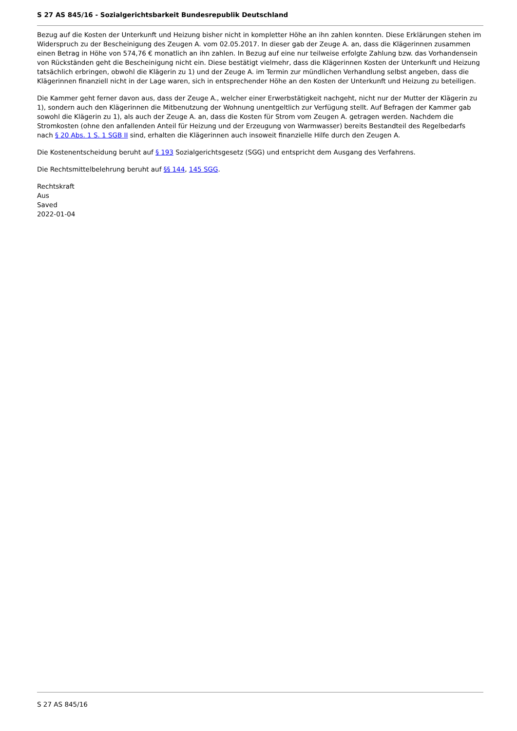S 27 AS 845/16 - Sozialgerichtsbarkeit Bundesrepublik Deutschland
Bezug auf die Kosten der Unterkunft und Heizung bisher nicht in kompletter Höhe an ihn zahlen konnten. Diese Erklärungen stehen im Widerspruch zu der Bescheinigung des Zeugen A. vom 02.05.2017. In dieser gab der Zeuge A. an, dass die Klägerinnen zusammen einen Betrag in Höhe von 574,76 € monatlich an ihn zahlen. In Bezug auf eine nur teilweise erfolgte Zahlung bzw. das Vorhandensein von Rückständen geht die Bescheinigung nicht ein. Diese bestätigt vielmehr, dass die Klägerinnen Kosten der Unterkunft und Heizung tatsächlich erbringen, obwohl die Klägerin zu 1) und der Zeuge A. im Termin zur mündlichen Verhandlung selbst angeben, dass die Klägerinnen finanziell nicht in der Lage waren, sich in entsprechender Höhe an den Kosten der Unterkunft und Heizung zu beteiligen.
Die Kammer geht ferner davon aus, dass der Zeuge A., welcher einer Erwerbstätigkeit nachgeht, nicht nur der Mutter der Klägerin zu 1), sondern auch den Klägerinnen die Mitbenutzung der Wohnung unentgeltlich zur Verfügung stellt. Auf Befragen der Kammer gab sowohl die Klägerin zu 1), als auch der Zeuge A. an, dass die Kosten für Strom vom Zeugen A. getragen werden. Nachdem die Stromkosten (ohne den anfallenden Anteil für Heizung und der Erzeugung von Warmwasser) bereits Bestandteil des Regelbedarfs nach § 20 Abs. 1 S. 1 SGB II sind, erhalten die Klägerinnen auch insoweit finanzielle Hilfe durch den Zeugen A.
Die Kostenentscheidung beruht auf § 193 Sozialgerichtsgesetz (SGG) und entspricht dem Ausgang des Verfahrens.
Die Rechtsmittelbelehrung beruht auf §§ 144, 145 SGG.
Rechtskraft
Aus
Saved
2022-01-04
S 27 AS 845/16